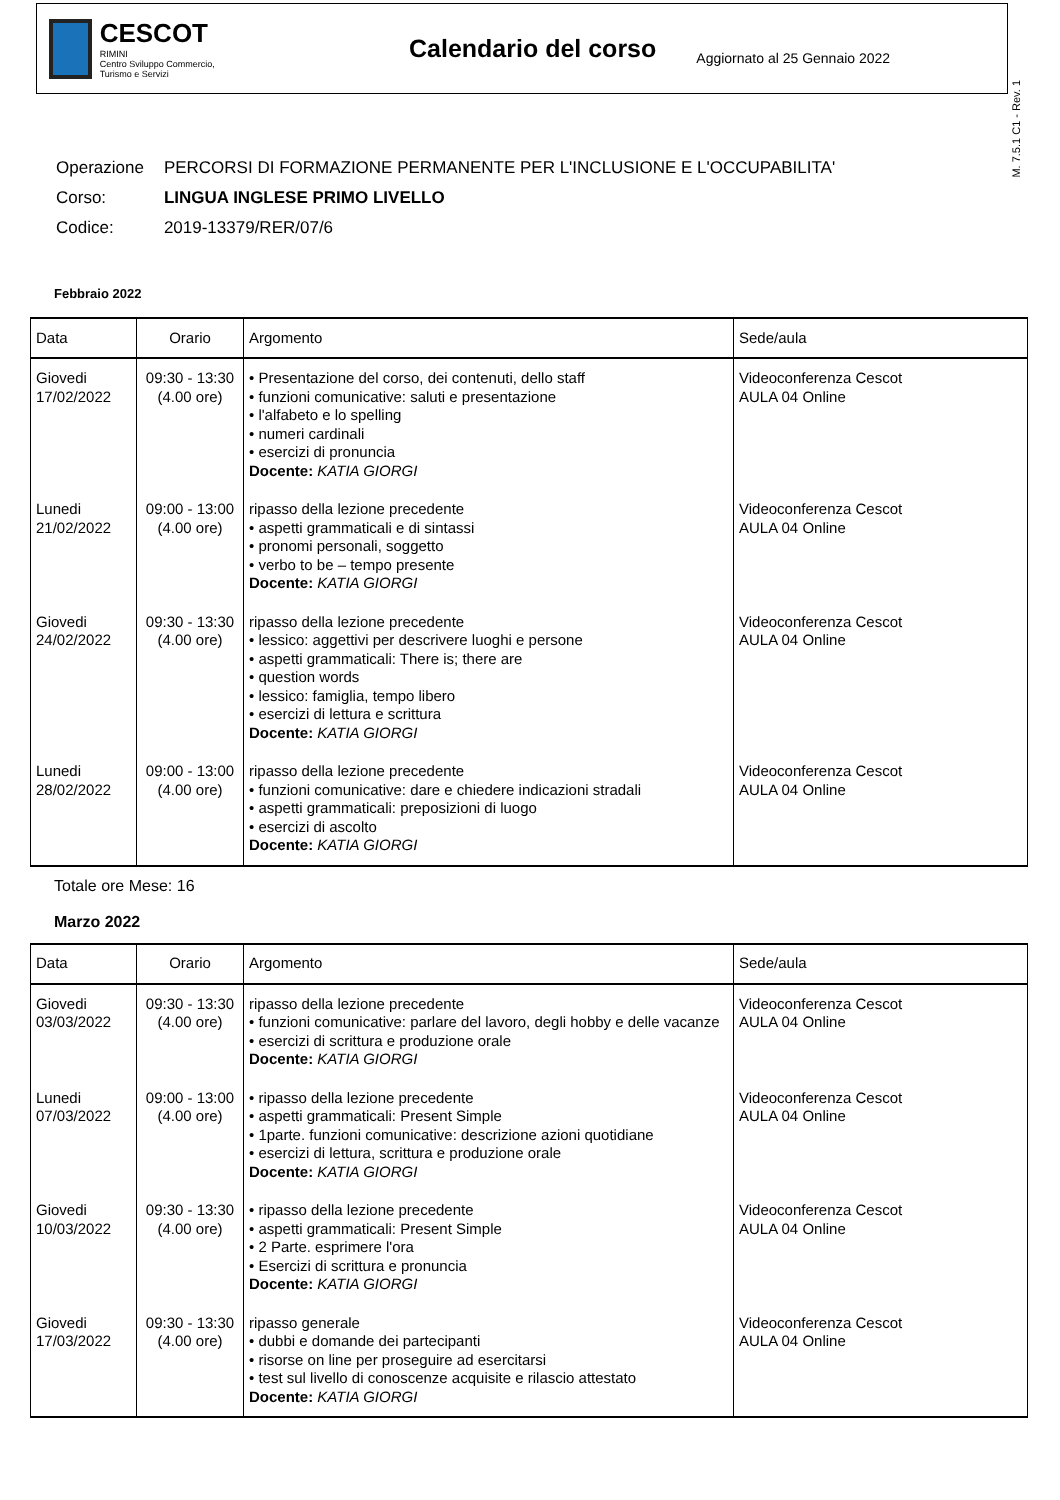CESCOT
RIMINI
Centro Sviluppo Commercio, Turismo e Servizi
Calendario del corso
Aggiornato al 25 Gennaio 2022
M. 7.5.1 C1 - Rev. 1
| Operazione | PERCORSI DI FORMAZIONE PERMANENTE PER L'INCLUSIONE E L'OCCUPABILITA' |
| Corso: | LINGUA INGLESE PRIMO LIVELLO |
| Codice: | 2019-13379/RER/07/6 |
Febbraio 2022
| Data | Orario | Argomento | Sede/aula |
| --- | --- | --- | --- |
| Giovedi 17/02/2022 | 09:30 - 13:30 (4.00 ore) | • Presentazione del corso, dei contenuti, dello staff • funzioni comunicative: saluti e presentazione • l'alfabeto e lo spelling • numeri cardinali • esercizi di pronuncia Docente: KATIA GIORGI | Videoconferenza Cescot AULA 04 Online |
| Lunedi 21/02/2022 | 09:00 - 13:00 (4.00 ore) | ripasso della lezione precedente • aspetti grammaticali e di sintassi • pronomi personali, soggetto • verbo to be – tempo presente Docente: KATIA GIORGI | Videoconferenza Cescot AULA 04 Online |
| Giovedi 24/02/2022 | 09:30 - 13:30 (4.00 ore) | ripasso della lezione precedente • lessico: aggettivi per descrivere luoghi e persone • aspetti grammaticali: There is; there are • question words • lessico: famiglia, tempo libero • esercizi di lettura e scrittura Docente: KATIA GIORGI | Videoconferenza Cescot AULA 04 Online |
| Lunedi 28/02/2022 | 09:00 - 13:00 (4.00 ore) | ripasso della lezione precedente • funzioni comunicative: dare e chiedere indicazioni stradali • aspetti grammaticali: preposizioni di luogo • esercizi di ascolto Docente: KATIA GIORGI | Videoconferenza Cescot AULA 04 Online |
Totale ore Mese: 16
Marzo 2022
| Data | Orario | Argomento | Sede/aula |
| --- | --- | --- | --- |
| Giovedi 03/03/2022 | 09:30 - 13:30 (4.00 ore) | ripasso della lezione precedente • funzioni comunicative: parlare del lavoro, degli hobby e delle vacanze • esercizi di scrittura e produzione orale Docente: KATIA GIORGI | Videoconferenza Cescot AULA 04 Online |
| Lunedi 07/03/2022 | 09:00 - 13:00 (4.00 ore) | • ripasso della lezione precedente • aspetti grammaticali: Present Simple • 1parte. funzioni comunicative: descrizione azioni quotidiane • esercizi di lettura, scrittura e produzione orale Docente: KATIA GIORGI | Videoconferenza Cescot AULA 04 Online |
| Giovedi 10/03/2022 | 09:30 - 13:30 (4.00 ore) | • ripasso della lezione precedente • aspetti grammaticali: Present Simple • 2 Parte. esprimere l'ora • Esercizi di scrittura e pronuncia Docente: KATIA GIORGI | Videoconferenza Cescot AULA 04 Online |
| Giovedi 17/03/2022 | 09:30 - 13:30 (4.00 ore) | ripasso generale • dubbi e domande dei partecipanti • risorse on line per proseguire ad esercitarsi • test sul livello di conoscenze acquisite e rilascio attestato Docente: KATIA GIORGI | Videoconferenza Cescot AULA 04 Online |